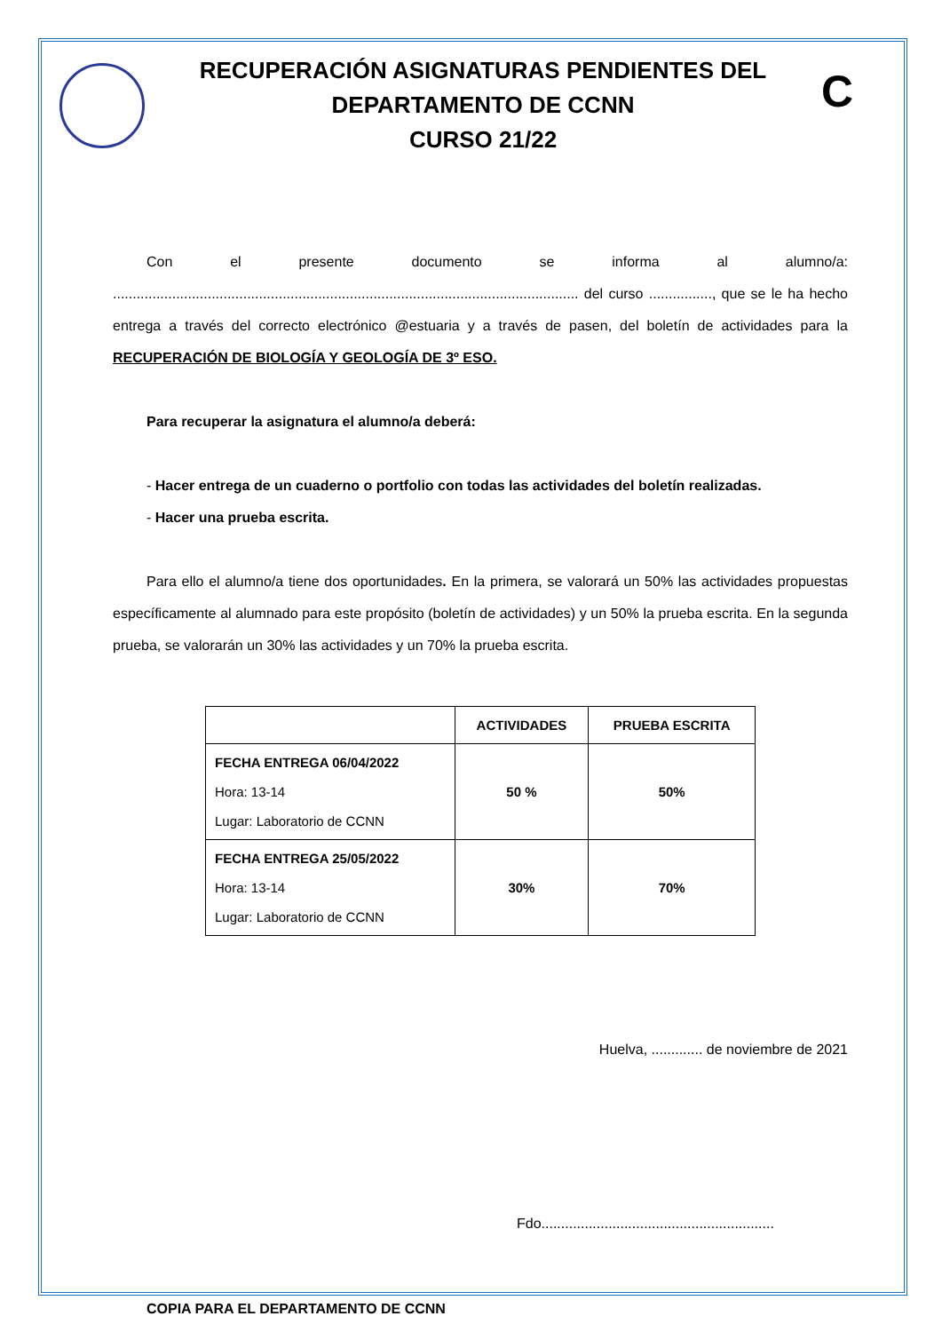RECUPERACIÓN ASIGNATURAS PENDIENTES DEL
DEPARTAMENTO DE CCNN
CURSO 21/22
C
Con el presente documento se informa al alumno/a: ...................................................................................................................... del curso ................, que se le ha hecho entrega a través del correcto electrónico @estuaria y a través de pasen, del boletín de actividades para la RECUPERACIÓN DE BIOLOGÍA Y GEOLOGÍA DE 3º ESO.
Para recuperar la asignatura el alumno/a deberá:
- Hacer entrega de un cuaderno o portfolio con todas las actividades del boletín realizadas.
- Hacer una prueba escrita.
Para ello el alumno/a tiene dos oportunidades. En la primera, se valorará un 50% las actividades propuestas específicamente al alumnado para este propósito (boletín de actividades) y un 50% la prueba escrita. En la segunda prueba, se valorarán un 30% las actividades y un 70% la prueba escrita.
| | ACTIVIDADES | PRUEBA ESCRITA |
| --- | --- | --- |
| FECHA ENTREGA 06/04/2022 Hora: 13-14 Lugar: Laboratorio de CCNN | 50 % | 50% |
| FECHA ENTREGA 25/05/2022 Hora: 13-14 Lugar: Laboratorio de CCNN | 30% | 70% |
Huelva, ............. de noviembre de 2021
Fdo...........................................................
COPIA PARA EL DEPARTAMENTO DE CCNN